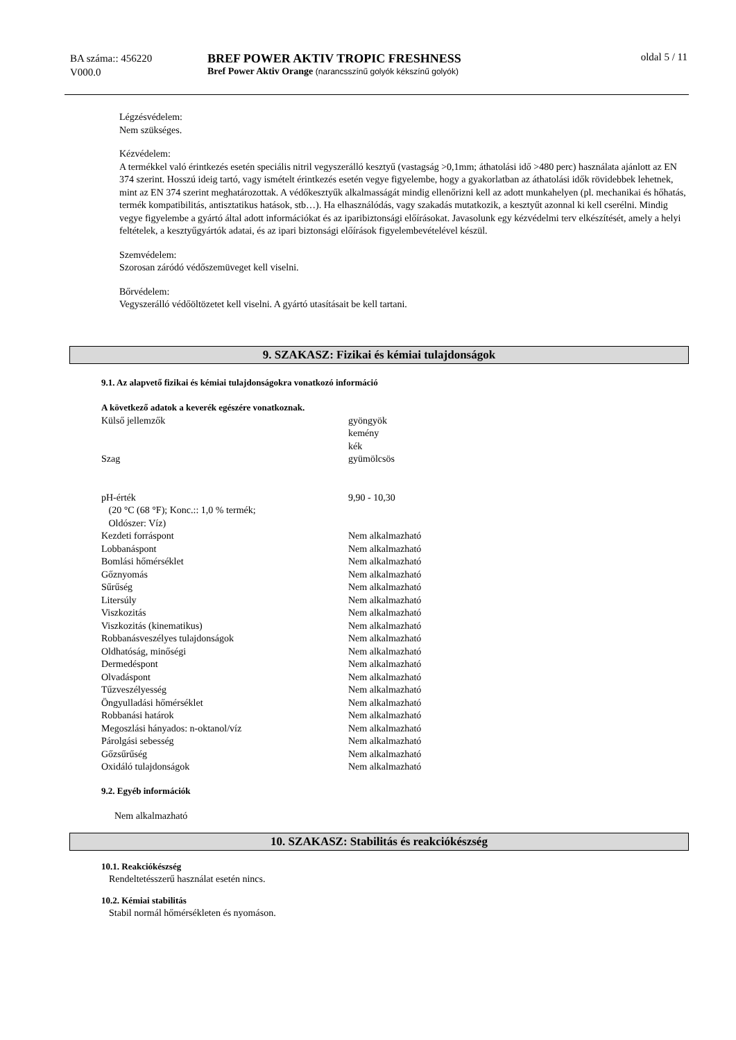BA száma:: 456220
V000.0
BREF POWER AKTIV TROPIC FRESHNESS
Bref Power Aktiv Orange (narancsszínű golyók kékszínű golyók)
oldal 5 / 11
Légzésvédelem:
Nem szükséges.
Kézvédelem:
A termékkel való érintkezés esetén speciális nitril vegyszerálló kesztyű (vastagság >0,1mm; áthatolási idő >480 perc) használata ajánlott az EN 374 szerint. Hosszú ideig tartó, vagy ismételt érintkezés esetén vegye figyelembe, hogy a gyakorlatban az áthatolási idők rövidebbek lehetnek, mint az EN 374 szerint meghatározottak. A védőkesztyűk alkalmasságát mindig ellenőrizni kell az adott munkahelyen (pl. mechanikai és hőhatás, termék kompatibilitás, antisztatikus hatások, stb…). Ha elhasználódás, vagy szakadás mutatkozik, a kesztyűt azonnal ki kell cserélni. Mindig vegye figyelembe a gyártó által adott információkat és az iparibiztonsági előírásokat. Javasolunk egy kézvédelmi terv elkészítését, amely a helyi feltételek, a kesztyűgyártók adatai, és az ipari biztonsági előírások figyelembevételével készül.
Szemvédelem:
Szorosan záródó védőszemüveget kell viselni.
Bőrvédelem:
Vegyszerálló védőöltözetet kell viselni. A gyártó utasításait be kell tartani.
9. SZAKASZ: Fizikai és kémiai tulajdonságok
9.1. Az alapvető fizikai és kémiai tulajdonságokra vonatkozó információ
A következő adatok a keverék egészére vonatkoznak.
| Külső jellemzők | gyöngyök kemény kék |
| Szag | gyümölcsös |
| pH-érték (20 °C (68 °F); Konc.:: 1,0 % termék; Oldószer: Víz) | 9,90 - 10,30 |
| Kezdeti forráspont | Nem alkalmazható |
| Lobbanáspont | Nem alkalmazható |
| Bomlási hőmérséklet | Nem alkalmazható |
| Gőznyomás | Nem alkalmazható |
| Sűrűség | Nem alkalmazható |
| Litersúly | Nem alkalmazható |
| Viszkozitás | Nem alkalmazható |
| Viszkozitás (kinematikus) | Nem alkalmazható |
| Robbanásveszélyes tulajdonságok | Nem alkalmazható |
| Oldhatóság, minőségi | Nem alkalmazható |
| Dermedéspont | Nem alkalmazható |
| Olvadáspont | Nem alkalmazható |
| Tűzveszélyesség | Nem alkalmazható |
| Öngyulladási hőmérséklet | Nem alkalmazható |
| Robbanási határok | Nem alkalmazható |
| Megoszlási hányados: n-oktanol/víz | Nem alkalmazható |
| Párolgási sebesség | Nem alkalmazható |
| Gőzsűrűség | Nem alkalmazható |
| Oxidáló tulajdonságok | Nem alkalmazható |
9.2. Egyéb információk
Nem alkalmazható
10. SZAKASZ: Stabilitás és reakciókészség
10.1. Reakciókészség
Rendeltetésszerű használat esetén nincs.
10.2. Kémiai stabilitás
Stabil normál hőmérsékleten és nyomáson.